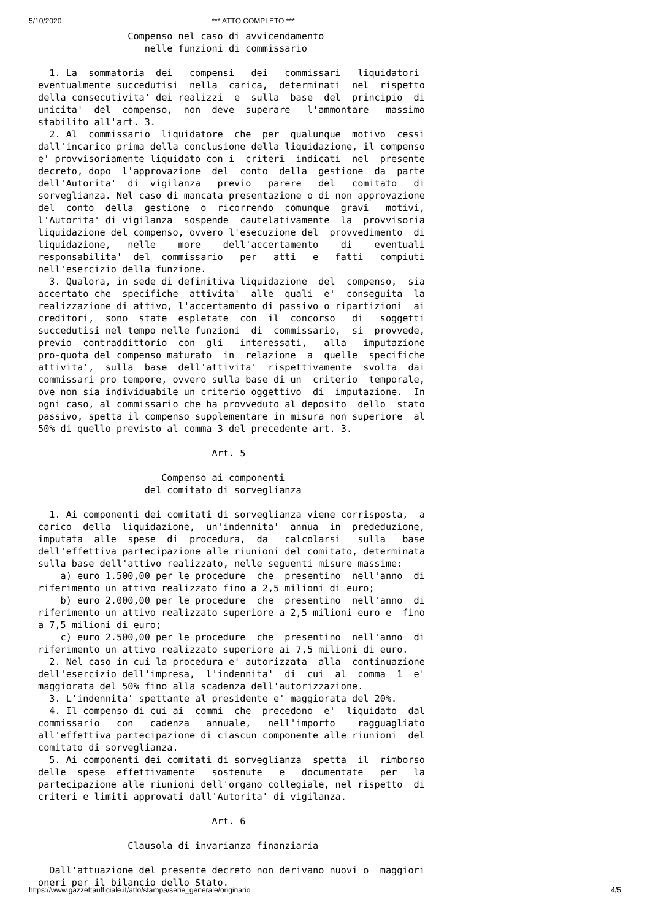5/10/2020 *** ATTO COMPLETO ***
                Compenso nel caso di avvicendamento
                   nelle funzioni di commissario

  1. La  sommatoria  dei   compensi   dei   commissari   liquidatori
eventualmente succedutisi  nella  carica,  determinati  nel  rispetto
della consecutivita' dei realizzi  e  sulla  base  del  principio  di
unicita'  del  compenso,  non  deve  superare   l'ammontare   massimo
stabilito all'art. 3.
  2. Al  commissario  liquidatore  che  per  qualunque  motivo  cessi
dall'incarico prima della conclusione della liquidazione, il compenso
e' provvisoriamente liquidato con i  criteri  indicati  nel  presente
decreto, dopo  l'approvazione  del  conto  della  gestione  da  parte
dell'Autorita'  di  vigilanza   previo   parere   del   comitato   di
sorveglianza. Nel caso di mancata presentazione o di non approvazione
del  conto  della  gestione  o  ricorrendo  comunque  gravi   motivi,
l'Autorita' di vigilanza  sospende  cautelativamente  la  provvisoria
liquidazione del compenso, ovvero l'esecuzione del  provvedimento  di
liquidazione,   nelle    more    dell'accertamento    di    eventuali
responsabilita'  del  commissario   per   atti   e   fatti   compiuti
nell'esercizio della funzione.
  3. Qualora, in sede di definitiva liquidazione  del  compenso,  sia
accertato che  specifiche  attivita'  alle  quali  e'  conseguita  la
realizzazione di attivo, l'accertamento di passivo o ripartizioni  ai
creditori,  sono  state  espletate  con  il  concorso   di   soggetti
succedutisi nel tempo nelle funzioni  di  commissario,  si  provvede,
previo  contraddittorio  con  gli   interessati,   alla   imputazione
pro-quota del compenso maturato  in  relazione  a  quelle  specifiche
attivita',  sulla  base  dell'attivita'  rispettivamente  svolta  dai
commissari pro tempore, ovvero sulla base di un  criterio  temporale,
ove non sia individuabile un criterio oggettivo  di  imputazione.  In
ogni caso, al commissario che ha provveduto al deposito  dello  stato
passivo, spetta il compenso supplementare in misura non superiore  al
50% di quello previsto al comma 3 del precedente art. 3.

                               Art. 5

                      Compenso ai componenti
                   del comitato di sorveglianza

  1. Ai componenti dei comitati di sorveglianza viene corrisposta,  a
carico  della  liquidazione,  un'indennita'  annua  in  prededuzione,
imputata  alle  spese  di  procedura,  da   calcolarsi   sulla   base
dell'effettiva partecipazione alle riunioni del comitato, determinata
sulla base dell'attivo realizzato, nelle seguenti misure massime:
    a) euro 1.500,00 per le procedure  che  presentino  nell'anno  di
riferimento un attivo realizzato fino a 2,5 milioni di euro;
    b) euro 2.000,00 per le procedure  che  presentino  nell'anno  di
riferimento un attivo realizzato superiore a 2,5 milioni euro e  fino
a 7,5 milioni di euro;
    c) euro 2.500,00 per le procedure  che  presentino  nell'anno  di
riferimento un attivo realizzato superiore ai 7,5 milioni di euro.
  2. Nel caso in cui la procedura e' autorizzata  alla  continuazione
dell'esercizio dell'impresa,  l'indennita'  di  cui  al  comma  1  e'
maggiorata del 50% fino alla scadenza dell'autorizzazione.
  3. L'indennita' spettante al presidente e' maggiorata del 20%.
  4. Il compenso di cui ai  commi  che  precedono  e'  liquidato  dal
commissario   con   cadenza   annuale,   nell'importo    ragguagliato
all'effettiva partecipazione di ciascun componente alle riunioni  del
comitato di sorveglianza.
  5. Ai componenti dei comitati di sorveglianza  spetta  il  rimborso
delle  spese  effettivamente   sostenute   e   documentate   per   la
partecipazione alle riunioni dell'organo collegiale, nel rispetto  di
criteri e limiti approvati dall'Autorita' di vigilanza.

                               Art. 6

                Clausola di invarianza finanziaria

  Dall'attuazione del presente decreto non derivano nuovi o  maggiori
oneri per il bilancio dello Stato.
https://www.gazzettaufficiale.it/atto/stampa/serie_generale/originario 4/5